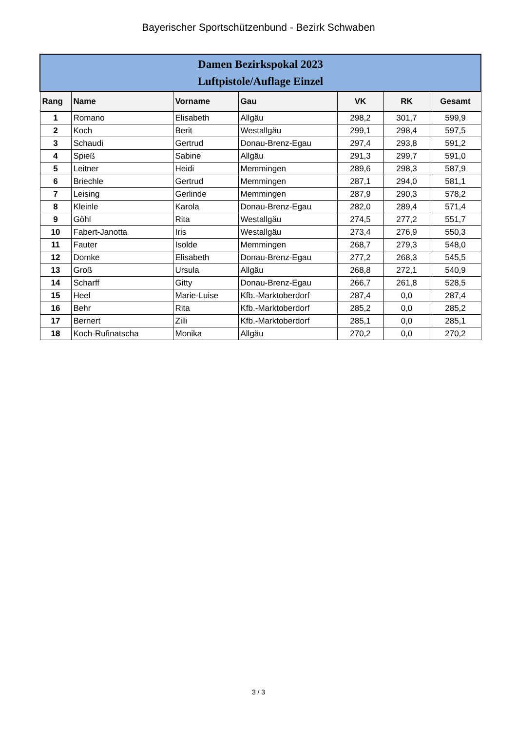Bayerischer Sportschützenbund - Bezirk Schwaben
| Damen Bezirkspokal 2023 Luftpistole/Auflage Einzel | | | | | | |
| --- | --- | --- | --- | --- | --- | --- |
| Rang | Name | Vorname | Gau | VK | RK | Gesamt |
| 1 | Romano | Elisabeth | Allgäu | 298,2 | 301,7 | 599,9 |
| 2 | Koch | Berit | Westallgäu | 299,1 | 298,4 | 597,5 |
| 3 | Schaudi | Gertrud | Donau-Brenz-Egau | 297,4 | 293,8 | 591,2 |
| 4 | Spieß | Sabine | Allgäu | 291,3 | 299,7 | 591,0 |
| 5 | Leitner | Heidi | Memmingen | 289,6 | 298,3 | 587,9 |
| 6 | Briechle | Gertrud | Memmingen | 287,1 | 294,0 | 581,1 |
| 7 | Leising | Gerlinde | Memmingen | 287,9 | 290,3 | 578,2 |
| 8 | Kleinle | Karola | Donau-Brenz-Egau | 282,0 | 289,4 | 571,4 |
| 9 | Göhl | Rita | Westallgäu | 274,5 | 277,2 | 551,7 |
| 10 | Fabert-Janotta | Iris | Westallgäu | 273,4 | 276,9 | 550,3 |
| 11 | Fauter | Isolde | Memmingen | 268,7 | 279,3 | 548,0 |
| 12 | Domke | Elisabeth | Donau-Brenz-Egau | 277,2 | 268,3 | 545,5 |
| 13 | Groß | Ursula | Allgäu | 268,8 | 272,1 | 540,9 |
| 14 | Scharff | Gitty | Donau-Brenz-Egau | 266,7 | 261,8 | 528,5 |
| 15 | Heel | Marie-Luise | Kfb.-Marktoberdorf | 287,4 | 0,0 | 287,4 |
| 16 | Behr | Rita | Kfb.-Marktoberdorf | 285,2 | 0,0 | 285,2 |
| 17 | Bernert | Zilli | Kfb.-Marktoberdorf | 285,1 | 0,0 | 285,1 |
| 18 | Koch-Rufinatscha | Monika | Allgäu | 270,2 | 0,0 | 270,2 |
3 / 3